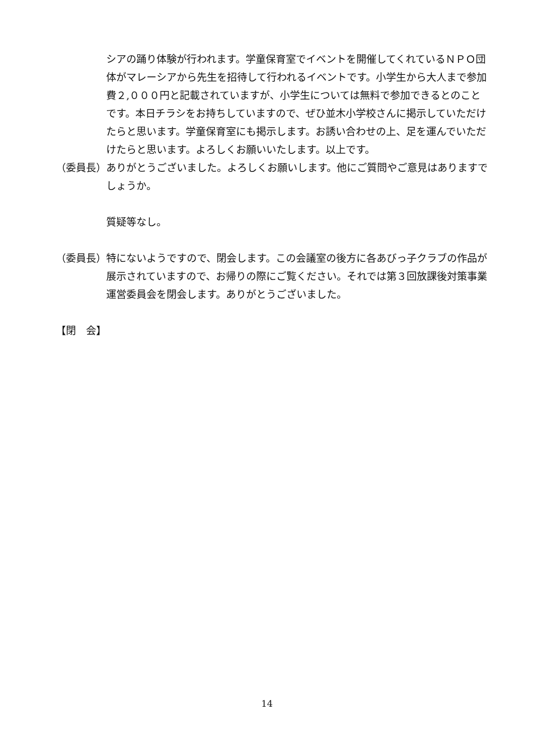シアの踊り体験が行われます。学童保育室でイベントを開催してくれているＮＰＯ団体がマレーシアから先生を招待して行われるイベントです。小学生から大人まで参加費２,０００円と記載されていますが、小学生については無料で参加できるとのことです。本日チラシをお持ちしていますので、ぜひ並木小学校さんに掲示していただけたらと思います。学童保育室にも掲示します。お誘い合わせの上、足を運んでいただけたらと思います。よろしくお願いいたします。以上です。
（委員長） ありがとうございました。よろしくお願いします。他にご質問やご意見はありますでしょうか。
質疑等なし。
（委員長） 特にないようですので、閉会します。この会議室の後方に各あびっ子クラブの作品が展示されていますので、お帰りの際にご覧ください。それでは第３回放課後対策事業運営委員会を閉会します。ありがとうございました。
【閉　会】
14